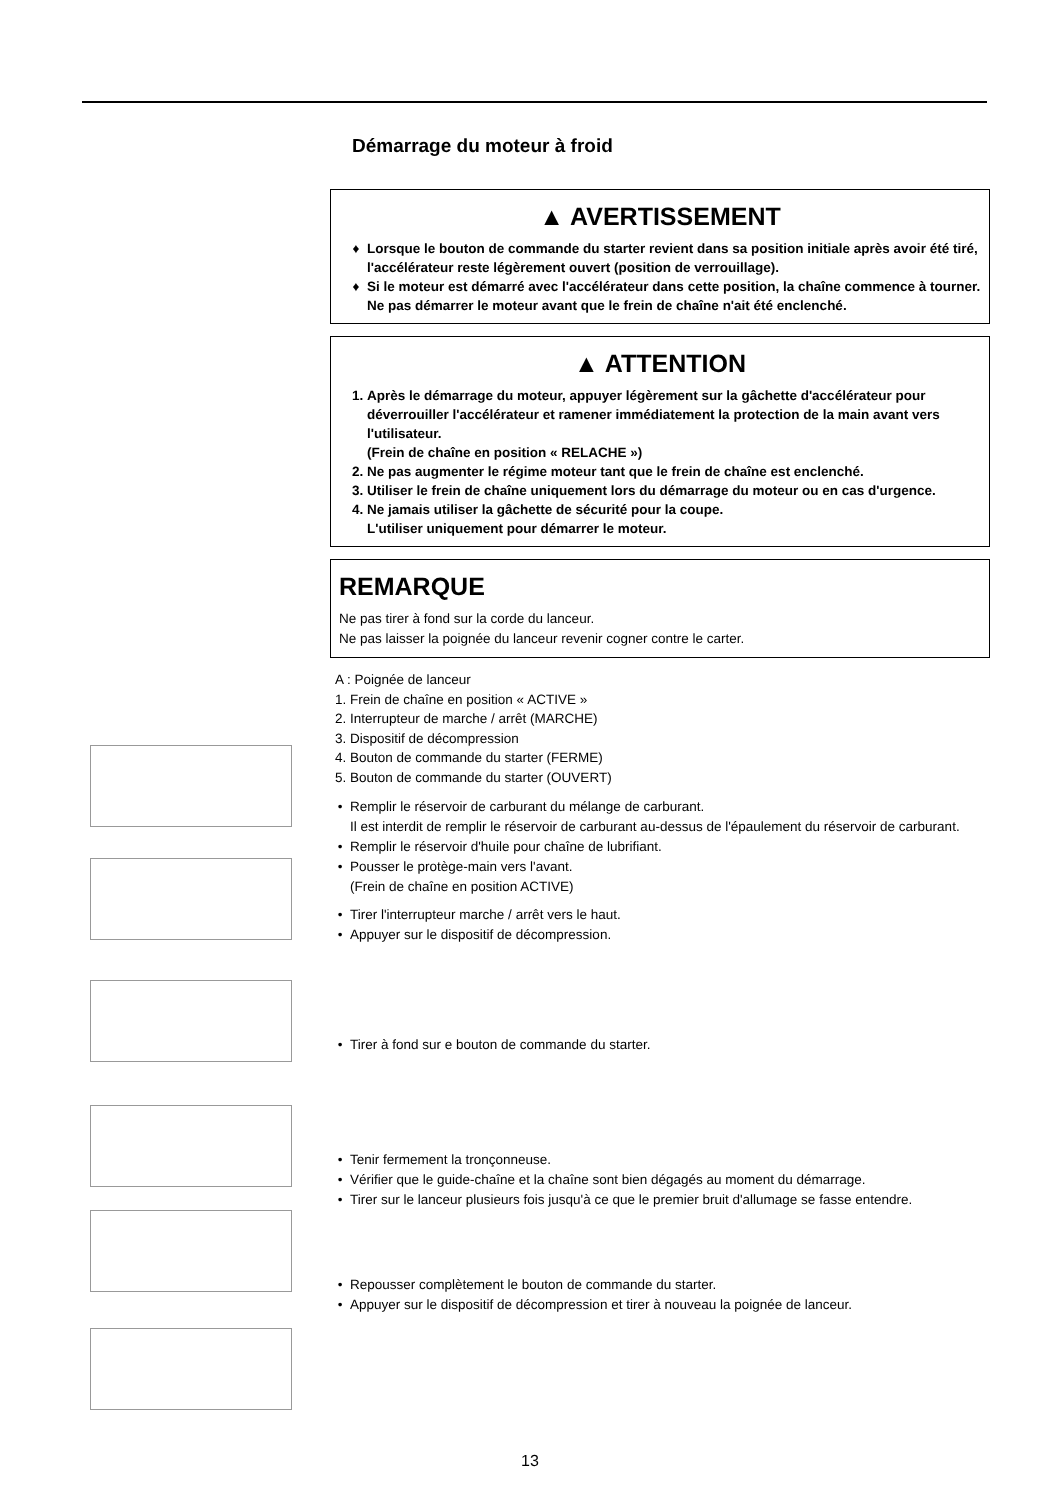Démarrage du moteur à froid
▲ AVERTISSEMENT
Lorsque le bouton de commande du starter revient dans sa position initiale après avoir été tiré, l'accélérateur reste légèrement ouvert (position de verrouillage).
Si le moteur est démarré avec l'accélérateur dans cette position, la chaîne commence à tourner.
Ne pas démarrer le moteur avant que le frein de chaîne n'ait été enclenché.
▲ ATTENTION
1. Après le démarrage du moteur, appuyer légèrement sur la gâchette d'accélérateur pour déverrouiller l'accélérateur et ramener immédiatement la protection de la main avant vers l'utilisateur.
(Frein de chaîne en position « RELACHE »)
2. Ne pas augmenter le régime moteur tant que le frein de chaîne est enclenché.
3. Utiliser le frein de chaîne uniquement lors du démarrage du moteur ou en cas d'urgence.
4. Ne jamais utiliser la gâchette de sécurité pour la coupe.
L'utiliser uniquement pour démarrer le moteur.
REMARQUE
Ne pas tirer à fond sur la corde du lanceur.
Ne pas laisser la poignée du lanceur revenir cogner contre le carter.
A : Poignée de lanceur
1. Frein de chaîne en position « ACTIVE »
2. Interrupteur de marche / arrêt (MARCHE)
3. Dispositif de décompression
4. Bouton de commande du starter (FERME)
5. Bouton de commande du starter (OUVERT)
Remplir le réservoir de carburant du mélange de carburant.
Il est interdit de remplir le réservoir de carburant au-dessus de l'épaulement du réservoir de carburant.
Remplir le réservoir d'huile pour chaîne de lubrifiant.
Pousser le protège-main vers l'avant.
(Frein de chaîne en position ACTIVE)
Tirer l'interrupteur marche / arrêt vers le haut.
Appuyer sur le dispositif de décompression.
Tirer à fond sur e bouton de commande du starter.
Tenir fermement la tronçonneuse.
Vérifier que le guide-chaîne et la chaîne sont bien dégagés au moment du démarrage.
Tirer sur le lanceur plusieurs fois jusqu'à ce que le premier bruit d'allumage se fasse entendre.
Repousser complètement le bouton de commande du starter.
Appuyer sur le dispositif de décompression et tirer à nouveau la poignée de lanceur.
13